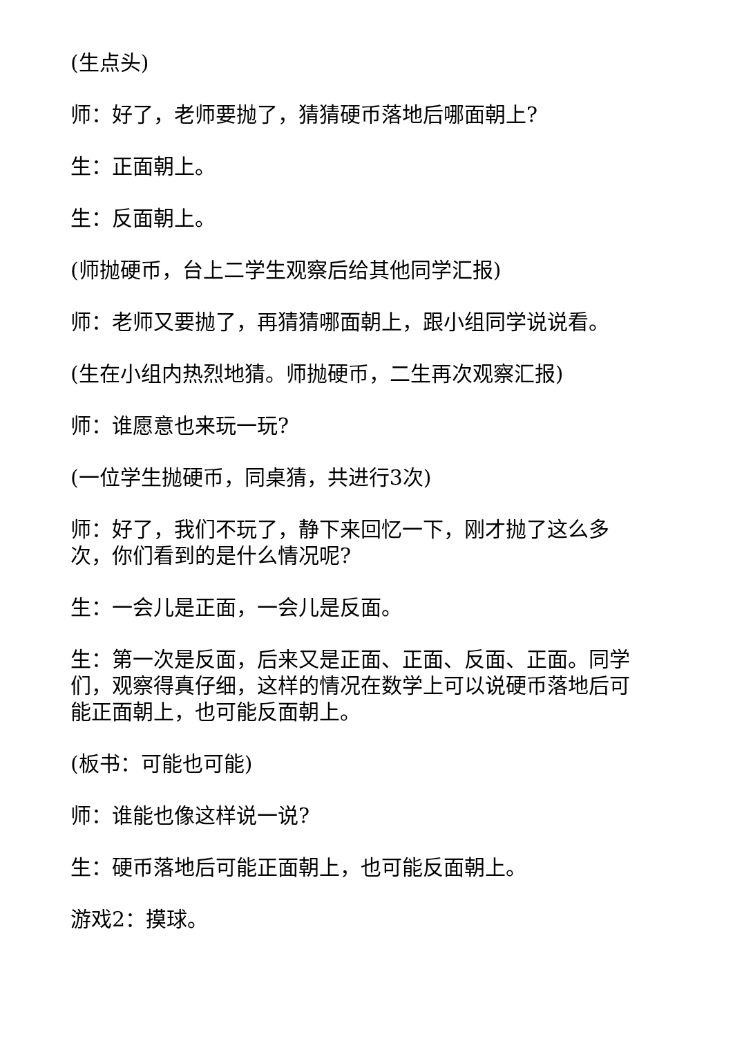(生点头)
师：好了，老师要抛了，猜猜硬币落地后哪面朝上?
生：正面朝上。
生：反面朝上。
(师抛硬币，台上二学生观察后给其他同学汇报)
师：老师又要抛了，再猜猜哪面朝上，跟小组同学说说看。
(生在小组内热烈地猜。师抛硬币，二生再次观察汇报)
师：谁愿意也来玩一玩?
(一位学生抛硬币，同桌猜，共进行3次)
师：好了，我们不玩了，静下来回忆一下，刚才抛了这么多次，你们看到的是什么情况呢?
生：一会儿是正面，一会儿是反面。
生：第一次是反面，后来又是正面、正面、反面、正面。同学们，观察得真仔细，这样的情况在数学上可以说硬币落地后可能正面朝上，也可能反面朝上。
(板书：可能也可能)
师：谁能也像这样说一说?
生：硬币落地后可能正面朝上，也可能反面朝上。
游戏2：摸球。